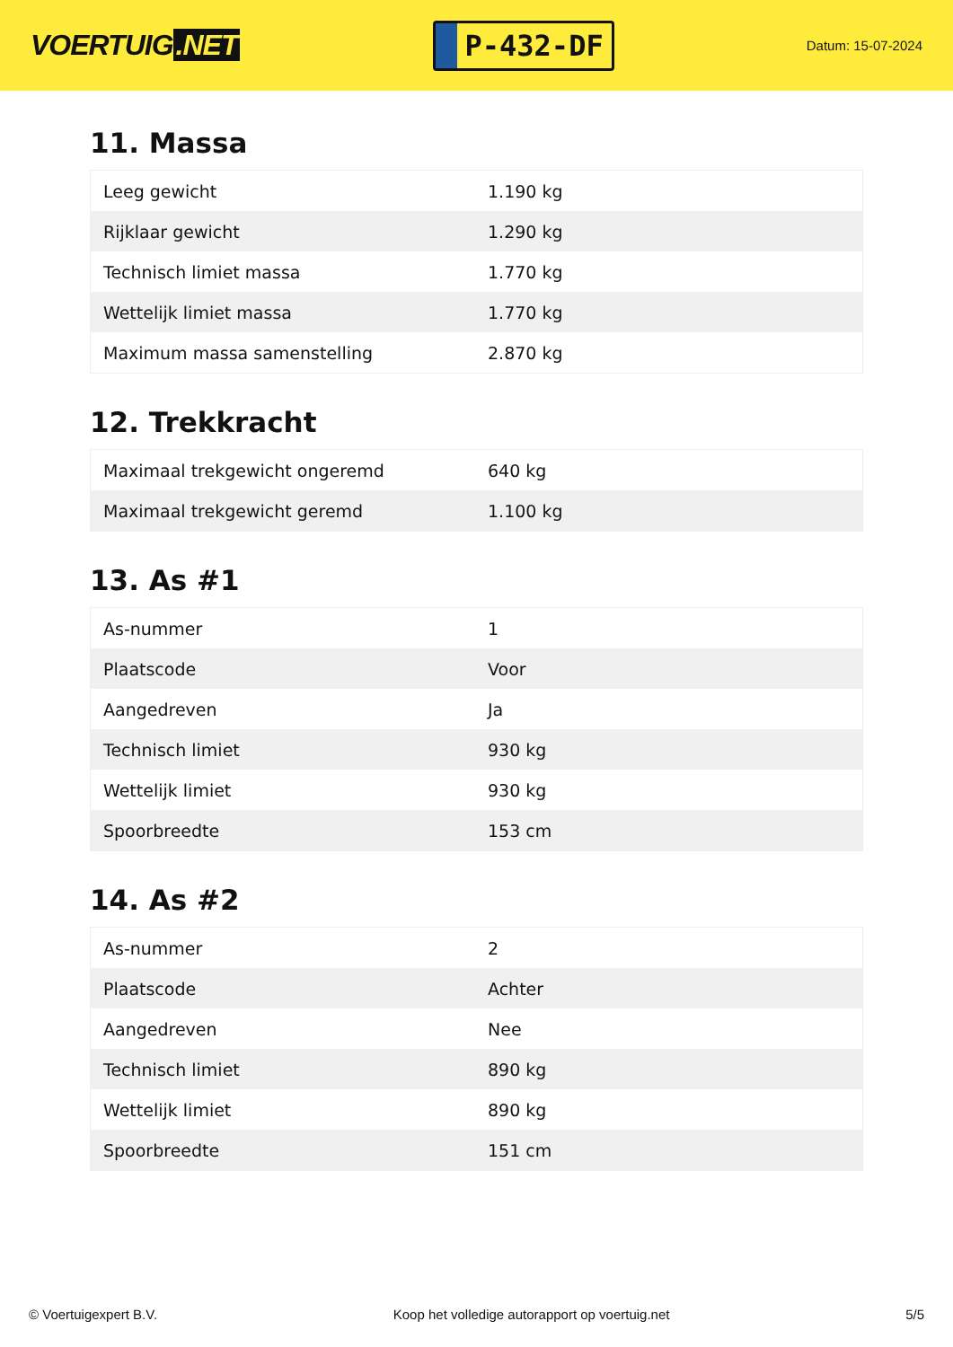VOERTUIG.NET
P-432-DF
Datum: 15-07-2024
11. Massa
| Leeg gewicht | 1.190 kg |
| Rijklaar gewicht | 1.290 kg |
| Technisch limiet massa | 1.770 kg |
| Wettelijk limiet massa | 1.770 kg |
| Maximum massa samenstelling | 2.870 kg |
12. Trekkracht
| Maximaal trekgewicht ongeremd | 640 kg |
| Maximaal trekgewicht geremd | 1.100 kg |
13. As #1
| As-nummer | 1 |
| Plaatscode | Voor |
| Aangedreven | Ja |
| Technisch limiet | 930 kg |
| Wettelijk limiet | 930 kg |
| Spoorbreedte | 153 cm |
14. As #2
| As-nummer | 2 |
| Plaatscode | Achter |
| Aangedreven | Nee |
| Technisch limiet | 890 kg |
| Wettelijk limiet | 890 kg |
| Spoorbreedte | 151 cm |
© Voertuigexpert B.V. Koop het volledige autorapport op voertuig.net 5/5